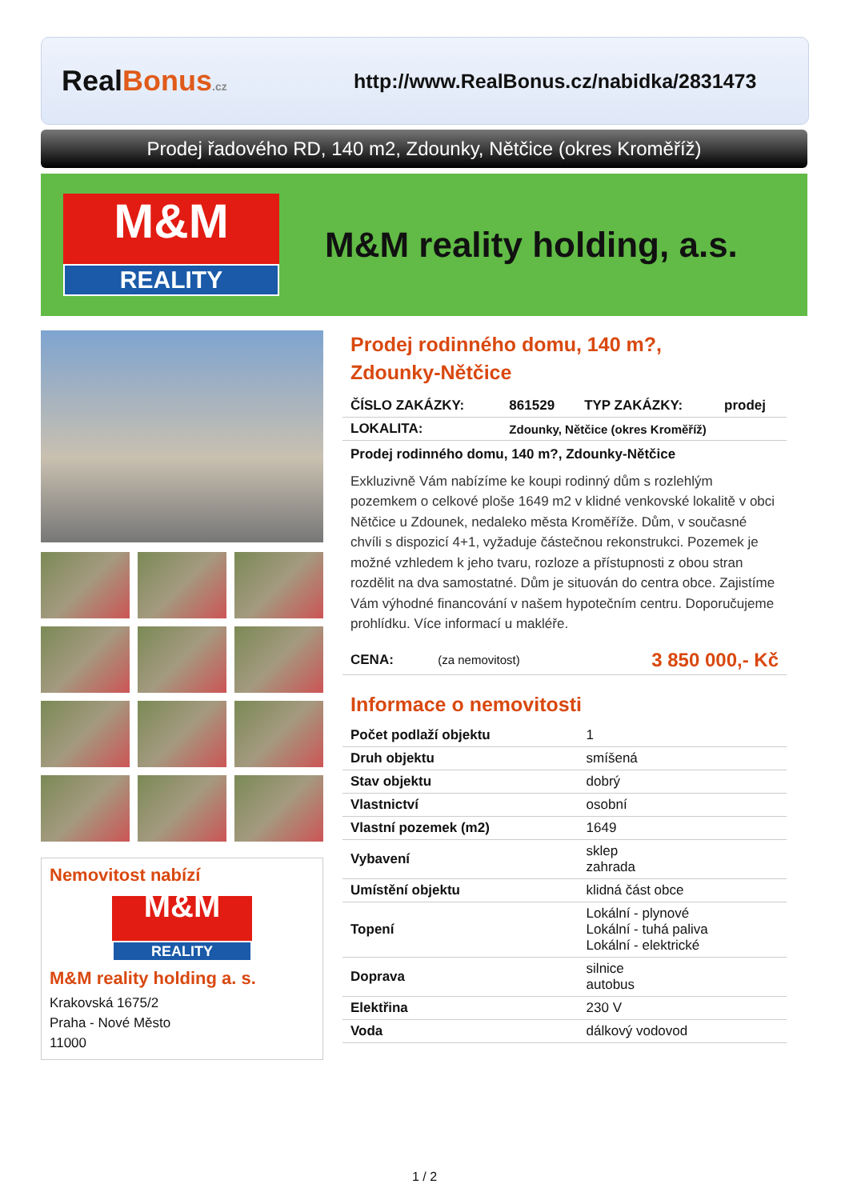RealBonus.cz
http://www.RealBonus.cz/nabidka/2831473
Prodej řadového RD, 140 m2, Zdounky, Nětčice (okres Kroměříž)
M&M
REALITY
M&M reality holding, a.s.
Nemovitost nabízí
M&M
REALITY
M&M reality holding a. s.
Krakovská 1675/2
Praha - Nové Město
11000
Prodej rodinného domu, 140 m?,
Zdounky-Nětčice
| ČÍSLO ZAKÁZKY: | 861529 | TYP ZAKÁZKY: | prodej |
| LOKALITA: | Zdounky, Nětčice (okres Kroměříž) | | |
Prodej rodinného domu, 140 m?, Zdounky-Nětčice
Exkluzivně Vám nabízíme ke koupi rodinný dům s rozlehlým pozemkem o celkové ploše 1649 m2 v klidné venkovské lokalitě v obci Nětčice u Zdounek, nedaleko města Kroměříže. Dům, v současné chvíli s dispozicí 4+1, vyžaduje částečnou rekonstrukci. Pozemek je možné vzhledem k jeho tvaru, rozloze a přístupnosti z obou stran rozdělit na dva samostatné. Dům je situován do centra obce. Zajistíme Vám výhodné financování v našem hypotečním centru. Doporučujeme prohlídku. Více informací u makléře.
| CENA: | (za nemovitost) | 3 850 000,- Kč |
Informace o nemovitosti
| Počet podlaží objektu | 1 |
| Druh objektu | smíšená |
| Stav objektu | dobrý |
| Vlastnictví | osobní |
| Vlastní pozemek (m2) | 1649 |
| Vybavení | sklep zahrada |
| Umístění objektu | klidná část obce |
| Topení | Lokální - plynové Lokální - tuhá paliva Lokální - elektrické |
| Doprava | silnice autobus |
| Elektřina | 230 V |
| Voda | dálkový vodovod |
1 / 2